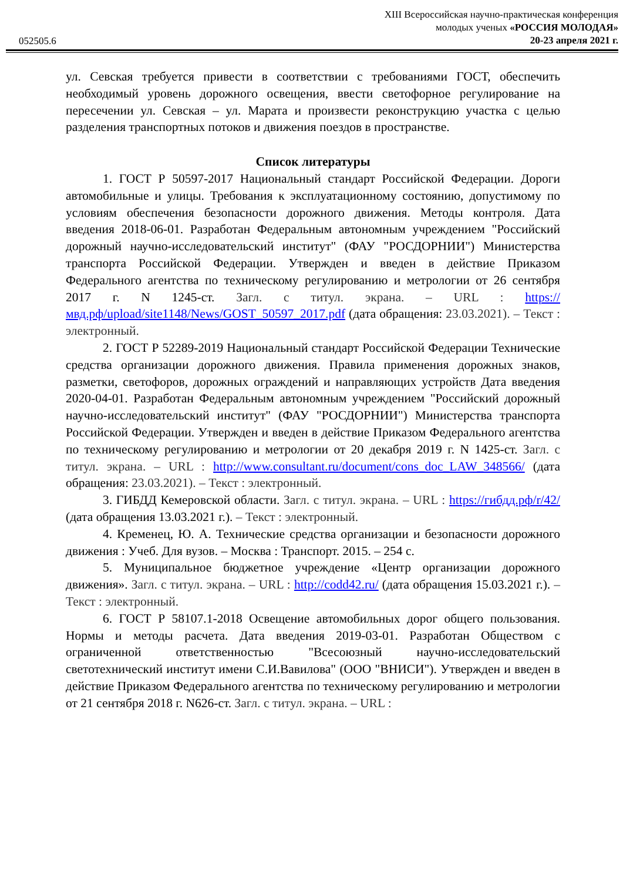052505.6
XIII Всероссийская научно-практическая конференция
молодых ученых «РОССИЯ МОЛОДАЯ»
20-23 апреля 2021 г.
ул. Севская требуется привести в соответствии с требованиями ГОСТ, обеспечить необходимый уровень дорожного освещения, ввести светофорное регулирование на пересечении ул. Севская – ул. Марата и произвести реконструкцию участка с целью разделения транспортных потоков и движения поездов в пространстве.
Список литературы
1. ГОСТ Р 50597-2017 Национальный стандарт Российской Федерации. Дороги автомобильные и улицы. Требования к эксплуатационному состоянию, допустимому по условиям обеспечения безопасности дорожного движения. Методы контроля. Дата введения 2018-06-01. Разработан Федеральным автономным учреждением "Российский дорожный научно-исследовательский институт" (ФАУ "РОСДОРНИИ") Министерства транспорта Российской Федерации. Утвержден и введен в действие Приказом Федерального агентства по техническому регулированию и метрологии от 26 сентября 2017 г. N 1245-ст. Загл. с титул. экрана. – URL : https://мвд.рф/upload/site1148/News/GOST_50597_2017.pdf (дата обращения: 23.03.2021). – Текст : электронный.
2. ГОСТ Р 52289-2019 Национальный стандарт Российской Федерации Технические средства организации дорожного движения. Правила применения дорожных знаков, разметки, светофоров, дорожных ограждений и направляющих устройств Дата введения 2020-04-01. Разработан Федеральным автономным учреждением "Российский дорожный научно-исследовательский институт" (ФАУ "РОСДОРНИИ") Министерства транспорта Российской Федерации. Утвержден и введен в действие Приказом Федерального агентства по техническому регулированию и метрологии от 20 декабря 2019 г. N 1425-ст. Загл. с титул. экрана. – URL : http://www.consultant.ru/document/cons_doc_LAW_348566/ (дата обращения: 23.03.2021). – Текст : электронный.
3. ГИБДД Кемеровской области. Загл. с титул. экрана. – URL : https://гибдд.рф/r/42/ (дата обращения 13.03.2021 г.). – Текст : электронный.
4. Кременец, Ю. А. Технические средства организации и безопасности дорожного движения : Учеб. Для вузов. – Москва : Транспорт. 2015. – 254 с.
5. Муниципальное бюджетное учреждение «Центр организации дорожного движения». Загл. с титул. экрана. – URL : http://codd42.ru/ (дата обращения 15.03.2021 г.). – Текст : электронный.
6. ГОСТ Р 58107.1-2018 Освещение автомобильных дорог общего пользования. Нормы и методы расчета. Дата введения 2019-03-01. Разработан Обществом с ограниченной ответственностью "Всесоюзный научно-исследовательский светотехнический институт имени С.И.Вавилова" (ООО "ВНИСИ"). Утвержден и введен в действие Приказом Федерального агентства по техническому регулированию и метрологии от 21 сентября 2018 г. N626-ст. Загл. с титул. экрана. – URL :